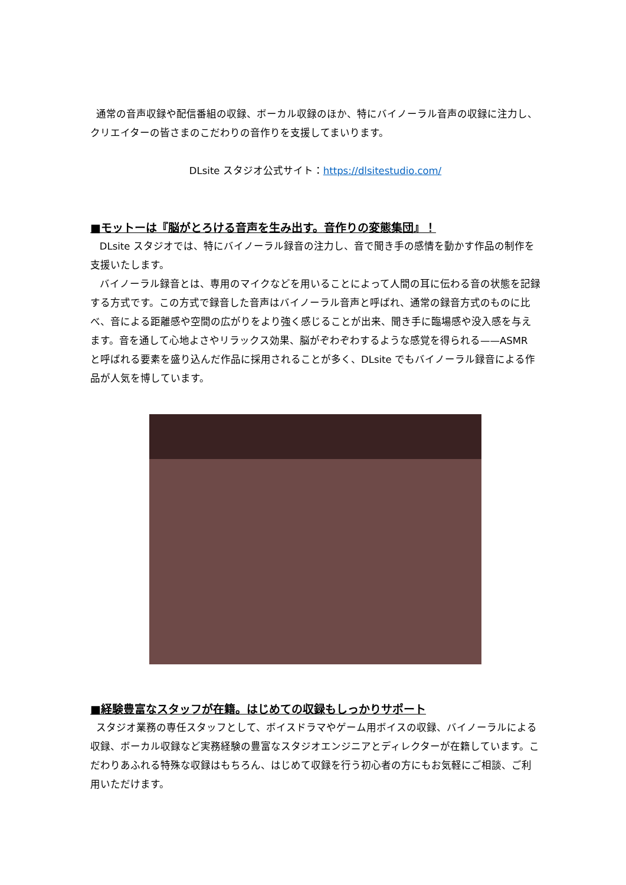通常の音声収録や配信番組の収録、ボーカル収録のほか、特にバイノーラル音声の収録に注力し、クリエイターの皆さまのこだわりの音作りを支援してまいります。
DLsite スタジオ公式サイト：https://dlsitestudio.com/
■モットーは『脳がとろける音声を生み出す。音作りの変態集団』！
DLsite スタジオでは、特にバイノーラル録音の注力し、音で聞き手の感情を動かす作品の制作を支援いたします。
バイノーラル録音とは、専用のマイクなどを用いることによって人間の耳に伝わる音の状態を記録する方式です。この方式で録音した音声はバイノーラル音声と呼ばれ、通常の録音方式のものに比べ、音による距離感や空間の広がりをより強く感じることが出来、聞き手に臨場感や没入感を与えます。音を通して心地よさやリラックス効果、脳がぞわぞわするような感覚を得られる——ASMR と呼ばれる要素を盛り込んだ作品に採用されることが多く、DLsite でもバイノーラル録音による作品が人気を博しています。
■経験豊富なスタッフが在籍。はじめての収録もしっかりサポート
スタジオ業務の専任スタッフとして、ボイスドラマやゲーム用ボイスの収録、バイノーラルによる収録、ボーカル収録など実務経験の豊富なスタジオエンジニアとディレクターが在籍しています。こだわりあふれる特殊な収録はもちろん、はじめて収録を行う初心者の方にもお気軽にご相談、ご利用いただけます。